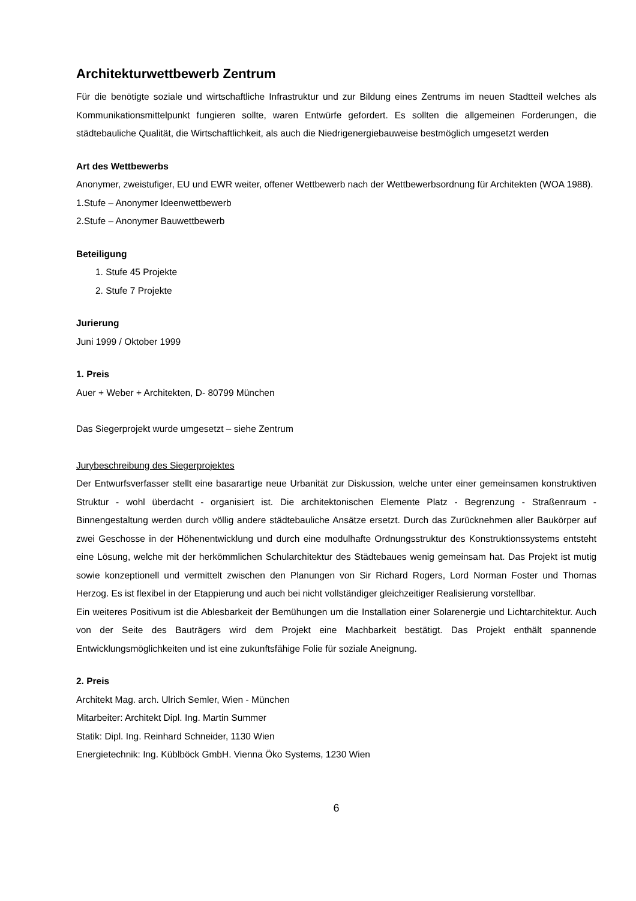Architekturwettbewerb Zentrum
Für die benötigte soziale und wirtschaftliche Infrastruktur und zur Bildung eines Zentrums im neuen Stadtteil welches als Kommunikationsmittelpunkt fungieren sollte, waren Entwürfe gefordert. Es sollten die allgemeinen Forderungen, die städtebauliche Qualität, die Wirtschaftlichkeit, als auch die Niedrigenergiebauweise bestmöglich umgesetzt werden
Art des Wettbewerbs
Anonymer, zweistufiger, EU und EWR weiter, offener Wettbewerb nach der Wettbewerbsordnung für Architekten (WOA 1988).
1.Stufe – Anonymer Ideenwettbewerb
2.Stufe – Anonymer Bauwettbewerb
Beteiligung
1. Stufe 45 Projekte
2. Stufe 7 Projekte
Jurierung
Juni 1999 / Oktober 1999
1. Preis
Auer + Weber + Architekten, D- 80799 München
Das Siegerprojekt wurde umgesetzt – siehe Zentrum
Jurybeschreibung des Siegerprojektes
Der Entwurfsverfasser stellt eine basarartige neue Urbanität zur Diskussion, welche unter einer gemeinsamen konstruktiven Struktur - wohl überdacht - organisiert ist. Die architektonischen Elemente Platz - Begrenzung - Straßenraum - Binnengestaltung werden durch völlig andere städtebauliche Ansätze ersetzt. Durch das Zurücknehmen aller Baukörper auf zwei Geschosse in der Höhenentwicklung und durch eine modulhafte Ordnungsstruktur des Konstruktionssystems entsteht eine Lösung, welche mit der herkömmlichen Schularchitektur des Städtebaues wenig gemeinsam hat. Das Projekt ist mutig sowie konzeptionell und vermittelt zwischen den Planungen von Sir Richard Rogers, Lord Norman Foster und Thomas Herzog. Es ist flexibel in der Etappierung und auch bei nicht vollständiger gleichzeitiger Realisierung vorstellbar.
Ein weiteres Positivum ist die Ablesbarkeit der Bemühungen um die Installation einer Solarenergie und Lichtarchitektur. Auch von der Seite des Bauträgers wird dem Projekt eine Machbarkeit bestätigt. Das Projekt enthält spannende Entwicklungsmöglichkeiten und ist eine zukunftsfähige Folie für soziale Aneignung.
2. Preis
Architekt Mag. arch. Ulrich Semler, Wien - München
Mitarbeiter: Architekt Dipl. Ing. Martin Summer
Statik: Dipl. Ing. Reinhard Schneider, 1130 Wien
Energietechnik: Ing. Küblböck GmbH. Vienna Öko Systems, 1230 Wien
6